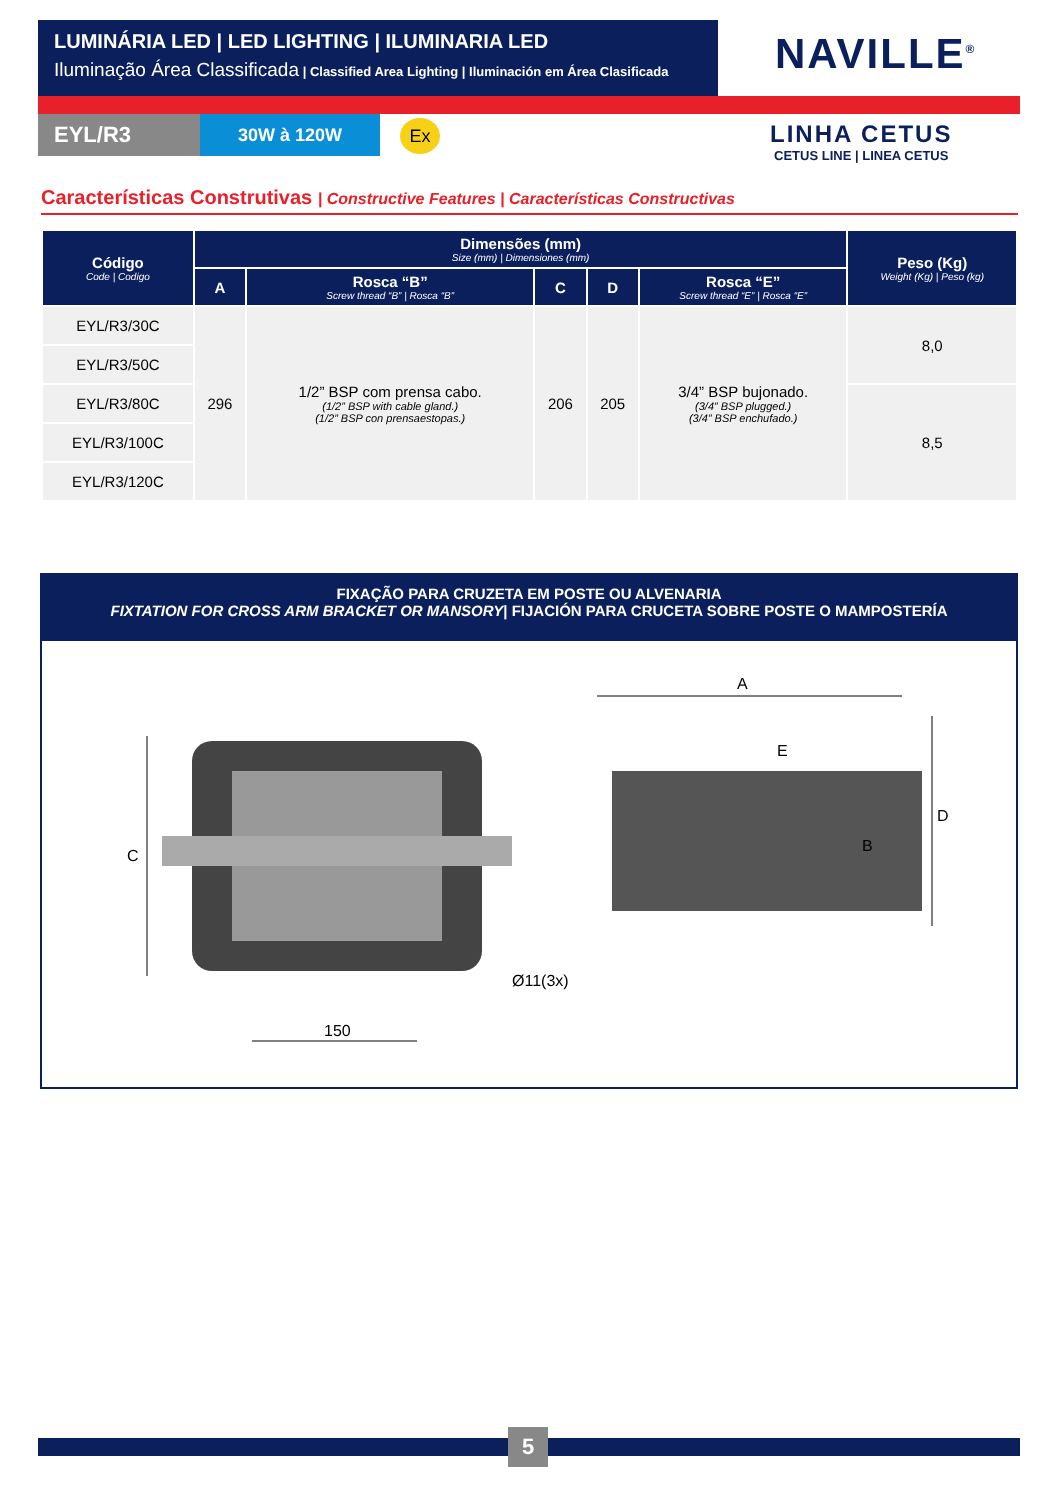LUMINÁRIA LED | LED LIGHTING | ILUMINARIA LED
Iluminação Área Classificada | Classified Area Lighting | Iluminación em Área Clasificada
NAVILLE<sup>®</sup>
EYL/R3 30W à 120W Ex
LINHA CETUS
CETUS LINE | LINEA CETUS
Características Construtivas | Constructive Features | Características Constructivas
| Código Code / Codigo | Dimensões (mm) Size (mm) / Dimensiones (mm) | | | | | Peso (Kg) Weight (Kg) / Peso (kg) |
| --- | --- | --- | --- | --- | --- | --- |
| | A | Rosca “B” Screw thread “B” / Rosca “B” | C | D | Rosca “E” Screw thread “E” / Rosca “E” | |
| EYL/R3/30C | 296 | 1/2” BSP com prensa cabo. (1/2” BSP with cable gland.) (1/2” BSP con prensaestopas.) | 206 | 205 | 3/4” BSP bujonado. (3/4” BSP plugged.) (3/4” BSP enchufado.) | 8,0 |
| EYL/R3/50C | | | | | | |
| EYL/R3/80C | | | | | | 8,5 |
| EYL/R3/100C | | | | | | |
| EYL/R3/120C | | | | | | |
FIXAÇÃO PARA CRUZETA EM POSTE OU ALVENARIA
FIXTATION FOR CROSS ARM BRACKET OR MANSORY| FIJACIÓN PARA CRUCETA SOBRE POSTE O MAMPOSTERÍA
C
150
Ø11(3x)
A
D
E
B
5